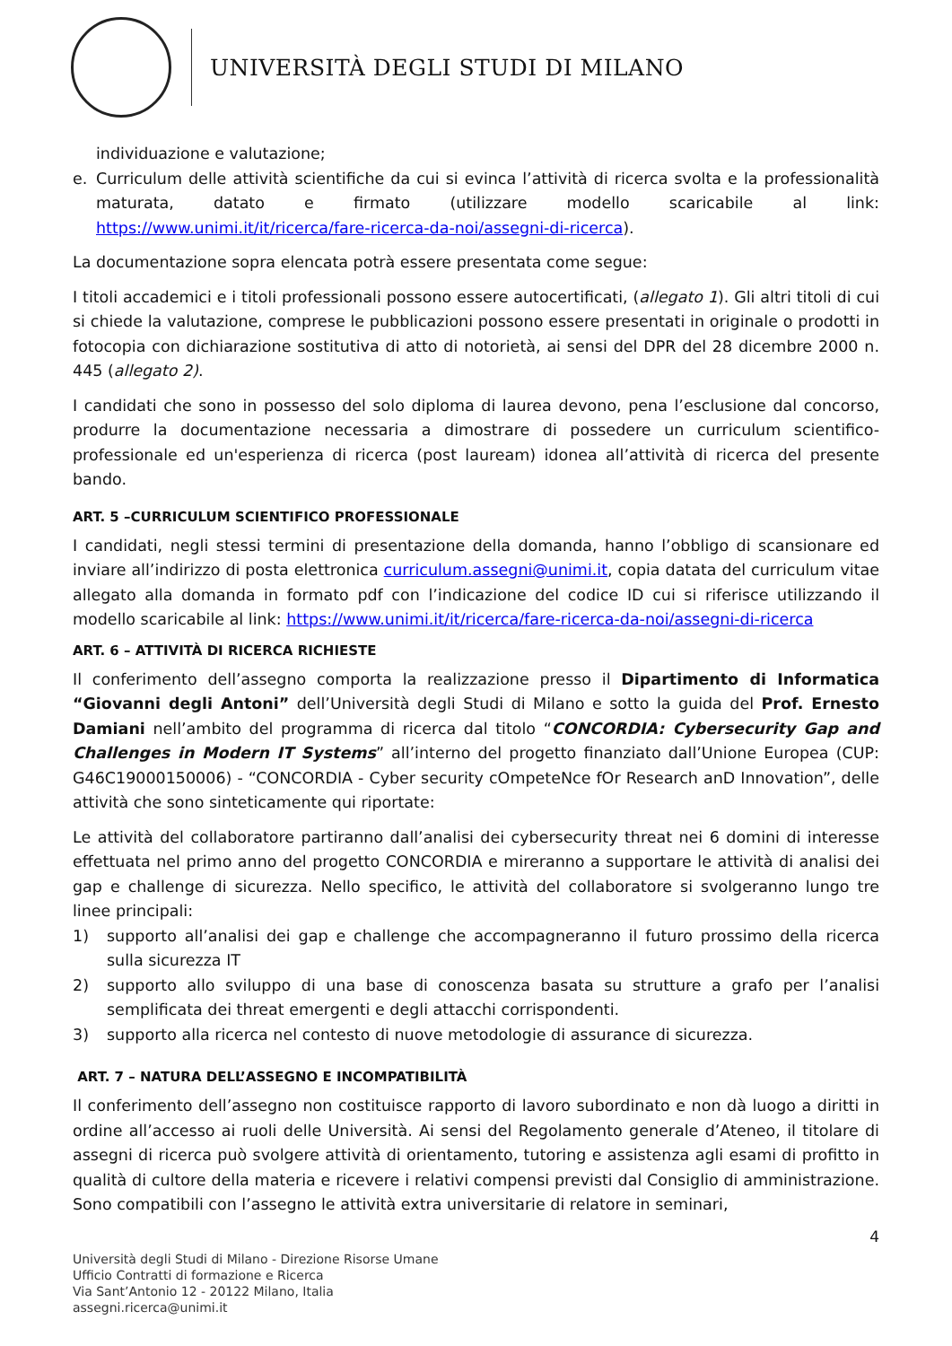UNIVERSITÀ DEGLI STUDI DI MILANO
individuazione e valutazione;
e. Curriculum delle attività scientifiche da cui si evinca l’attività di ricerca svolta e la professionalità maturata, datato e firmato (utilizzare modello scaricabile al link: https://www.unimi.it/it/ricerca/fare-ricerca-da-noi/assegni-di-ricerca).
La documentazione sopra elencata potrà essere presentata come segue:
I titoli accademici e i titoli professionali possono essere autocertificati, (allegato 1). Gli altri titoli di cui si chiede la valutazione, comprese le pubblicazioni possono essere presentati in originale o prodotti in fotocopia con dichiarazione sostitutiva di atto di notorietà, ai sensi del DPR del 28 dicembre 2000 n. 445 (allegato 2).
I candidati che sono in possesso del solo diploma di laurea devono, pena l’esclusione dal concorso, produrre la documentazione necessaria a dimostrare di possedere un curriculum scientifico-professionale ed un'esperienza di ricerca (post lauream) idonea all’attività di ricerca del presente bando.
ART. 5 –CURRICULUM SCIENTIFICO PROFESSIONALE
I candidati, negli stessi termini di presentazione della domanda, hanno l’obbligo di scansionare ed inviare all’indirizzo di posta elettronica curriculum.assegni@unimi.it, copia datata del curriculum vitae allegato alla domanda in formato pdf con l’indicazione del codice ID cui si riferisce utilizzando il modello scaricabile al link: https://www.unimi.it/it/ricerca/fare-ricerca-da-noi/assegni-di-ricerca
ART. 6 – ATTIVITÀ DI RICERCA RICHIESTE
Il conferimento dell’assegno comporta la realizzazione presso il Dipartimento di Informatica “Giovanni degli Antoni” dell’Università degli Studi di Milano e sotto la guida del Prof. Ernesto Damiani nell’ambito del programma di ricerca dal titolo “CONCORDIA: Cybersecurity Gap and Challenges in Modern IT Systems” all’interno del progetto finanziato dall’Unione Europea (CUP: G46C19000150006) - “CONCORDIA - Cyber security cOmpeteNce fOr Research anD Innovation”, delle attività che sono sinteticamente qui riportate:
Le attività del collaboratore partiranno dall’analisi dei cybersecurity threat nei 6 domini di interesse effettuata nel primo anno del progetto CONCORDIA e mireranno a supportare le attività di analisi dei gap e challenge di sicurezza. Nello specifico, le attività del collaboratore si svolgeranno lungo tre linee principali:
1) supporto all’analisi dei gap e challenge che accompagneranno il futuro prossimo della ricerca sulla sicurezza IT
2) supporto allo sviluppo di una base di conoscenza basata su strutture a grafo per l’analisi semplificata dei threat emergenti e degli attacchi corrispondenti.
3) supporto alla ricerca nel contesto di nuove metodologie di assurance di sicurezza.
ART. 7 – NATURA DELL’ASSEGNO E INCOMPATIBILITÀ
Il conferimento dell’assegno non costituisce rapporto di lavoro subordinato e non dà luogo a diritti in ordine all’accesso ai ruoli delle Università. Ai sensi del Regolamento generale d’Ateneo, il titolare di assegni di ricerca può svolgere attività di orientamento, tutoring e assistenza agli esami di profitto in qualità di cultore della materia e ricevere i relativi compensi previsti dal Consiglio di amministrazione. Sono compatibili con l’assegno le attività extra universitarie di relatore in seminari,
4
Università degli Studi di Milano - Direzione Risorse Umane
Ufficio Contratti di formazione e Ricerca
Via Sant’Antonio 12 - 20122 Milano, Italia
assegni.ricerca@unimi.it